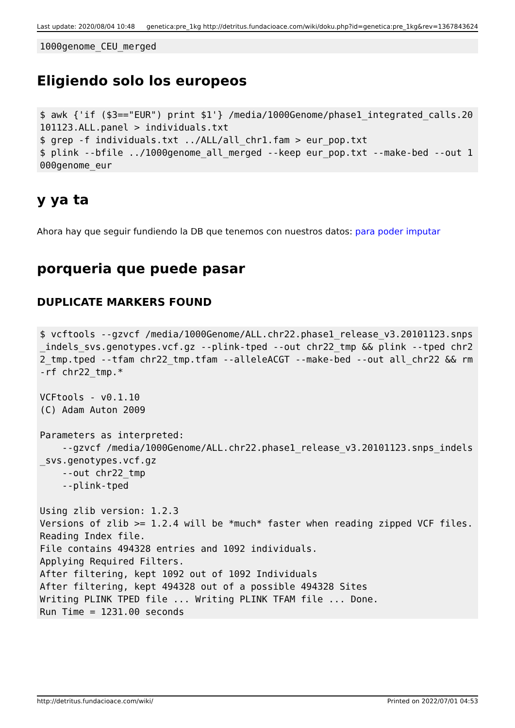Last update: 2020/08/04 10:48 genetica:pre_1kg http://detritus.fundacioace.com/wiki/doku.php?id=genetica:pre_1kg&rev=1367843624
1000genome_CEU_merged
Eligiendo solo los europeos
$ awk {'if ($3=="EUR") print $1'} /media/1000Genome/phase1_integrated_calls.20101123.ALL.panel > individuals.txt
$ grep -f individuals.txt ../ALL/all_chr1.fam > eur_pop.txt
$ plink --bfile ../1000genome_all_merged --keep eur_pop.txt --make-bed --out 1000genome_eur
y ya ta
Ahora hay que seguir fundiendo la DB que tenemos con nuestros datos: para poder imputar
porqueria que puede pasar
DUPLICATE MARKERS FOUND
$ vcftools --gzvcf /media/1000Genome/ALL.chr22.phase1_release_v3.20101123.snps_indels_svs.genotypes.vcf.gz --plink-tped --out chr22_tmp && plink --tped chr22_tmp.tped --tfam chr22_tmp.tfam --alleleACGT --make-bed --out all_chr22 && rm -rf chr22_tmp.*

VCFtools - v0.1.10
(C) Adam Auton 2009

Parameters as interpreted:
    --gzvcf /media/1000Genome/ALL.chr22.phase1_release_v3.20101123.snps_indels_svs.genotypes.vcf.gz
    --out chr22_tmp
    --plink-tped

Using zlib version: 1.2.3
Versions of zlib >= 1.2.4 will be *much* faster when reading zipped VCF files.
Reading Index file.
File contains 494328 entries and 1092 individuals.
Applying Required Filters.
After filtering, kept 1092 out of 1092 Individuals
After filtering, kept 494328 out of a possible 494328 Sites
Writing PLINK TPED file ... Writing PLINK TFAM file ... Done.
Run Time = 1231.00 seconds
http://detritus.fundacioace.com/wiki/ Printed on 2022/07/01 04:53